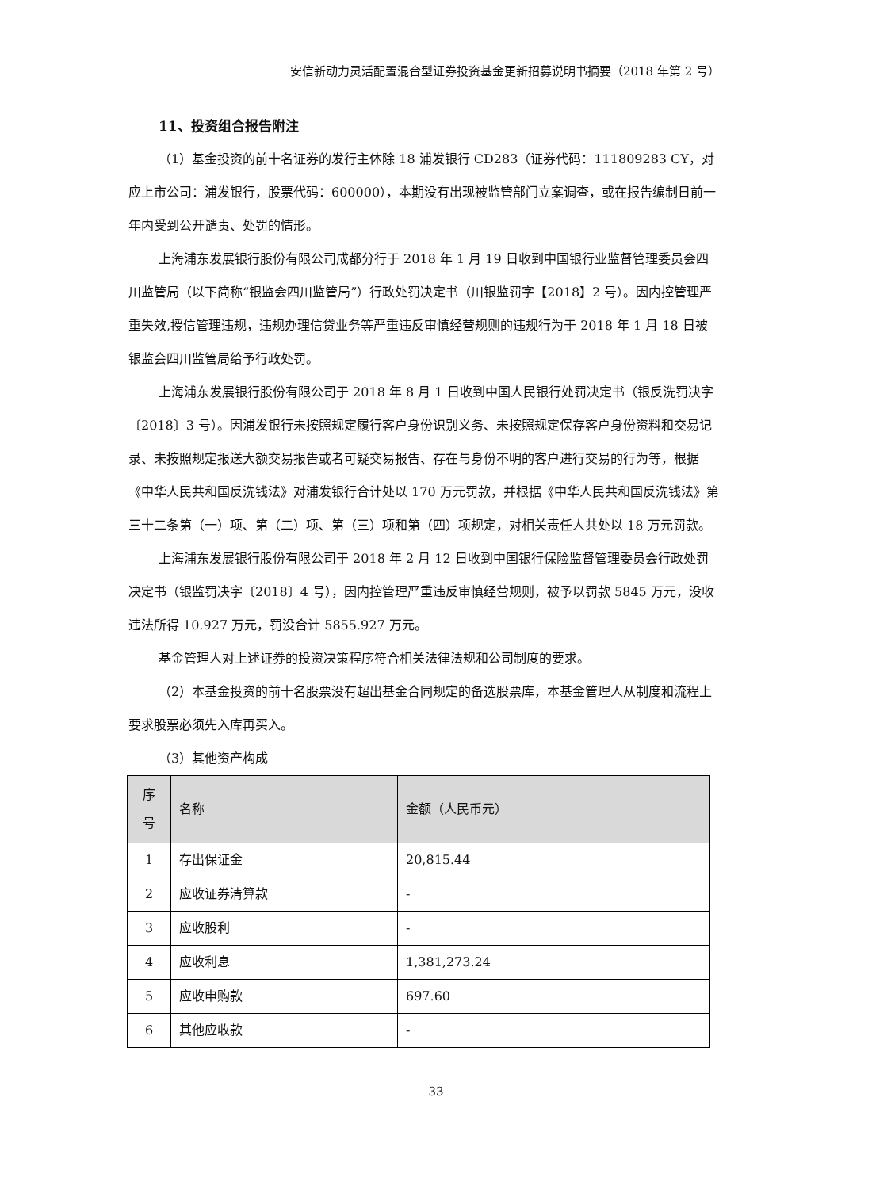安信新动力灵活配置混合型证券投资基金更新招募说明书摘要（2018 年第 2 号）
11、投资组合报告附注
（1）基金投资的前十名证券的发行主体除 18 浦发银行 CD283（证券代码：111809283 CY，对应上市公司：浦发银行，股票代码：600000），本期没有出现被监管部门立案调查，或在报告编制日前一年内受到公开谴责、处罚的情形。
上海浦东发展银行股份有限公司成都分行于 2018 年 1 月 19 日收到中国银行业监督管理委员会四川监管局（以下简称“银监会四川监管局”）行政处罚决定书（川银监罚字【2018】2 号）。因内控管理严重失效,授信管理违规，违规办理信贷业务等严重违反审慎经营规则的违规行为于 2018 年 1 月 18 日被银监会四川监管局给予行政处罚。
上海浦东发展银行股份有限公司于 2018 年 8 月 1 日收到中国人民银行处罚决定书（银反洗罚决字〔2018〕3 号）。因浦发银行未按照规定履行客户身份识别义务、未按照规定保存客户身份资料和交易记录、未按照规定报送大额交易报告或者可疑交易报告、存在与身份不明的客户进行交易的行为等，根据《中华人民共和国反洗钱法》对浦发银行合计处以 170 万元罚款，并根据《中华人民共和国反洗钱法》第三十二条第（一）项、第（二）项、第（三）项和第（四）项规定，对相关责任人共处以 18 万元罚款。
上海浦东发展银行股份有限公司于 2018 年 2 月 12 日收到中国银行保险监督管理委员会行政处罚决定书（银监罚决字〔2018〕4 号），因内控管理严重违反审慎经营规则，被予以罚款 5845 万元，没收违法所得 10.927 万元，罚没合计 5855.927 万元。
基金管理人对上述证券的投资决策程序符合相关法律法规和公司制度的要求。
（2）本基金投资的前十名股票没有超出基金合同规定的备选股票库，本基金管理人从制度和流程上要求股票必须先入库再买入。
（3）其他资产构成
| 序 号 | 名称 | 金额（人民币元） |
| --- | --- | --- |
| 1 | 存出保证金 | 20,815.44 |
| 2 | 应收证券清算款 | - |
| 3 | 应收股利 | - |
| 4 | 应收利息 | 1,381,273.24 |
| 5 | 应收申购款 | 697.60 |
| 6 | 其他应收款 | - |
33